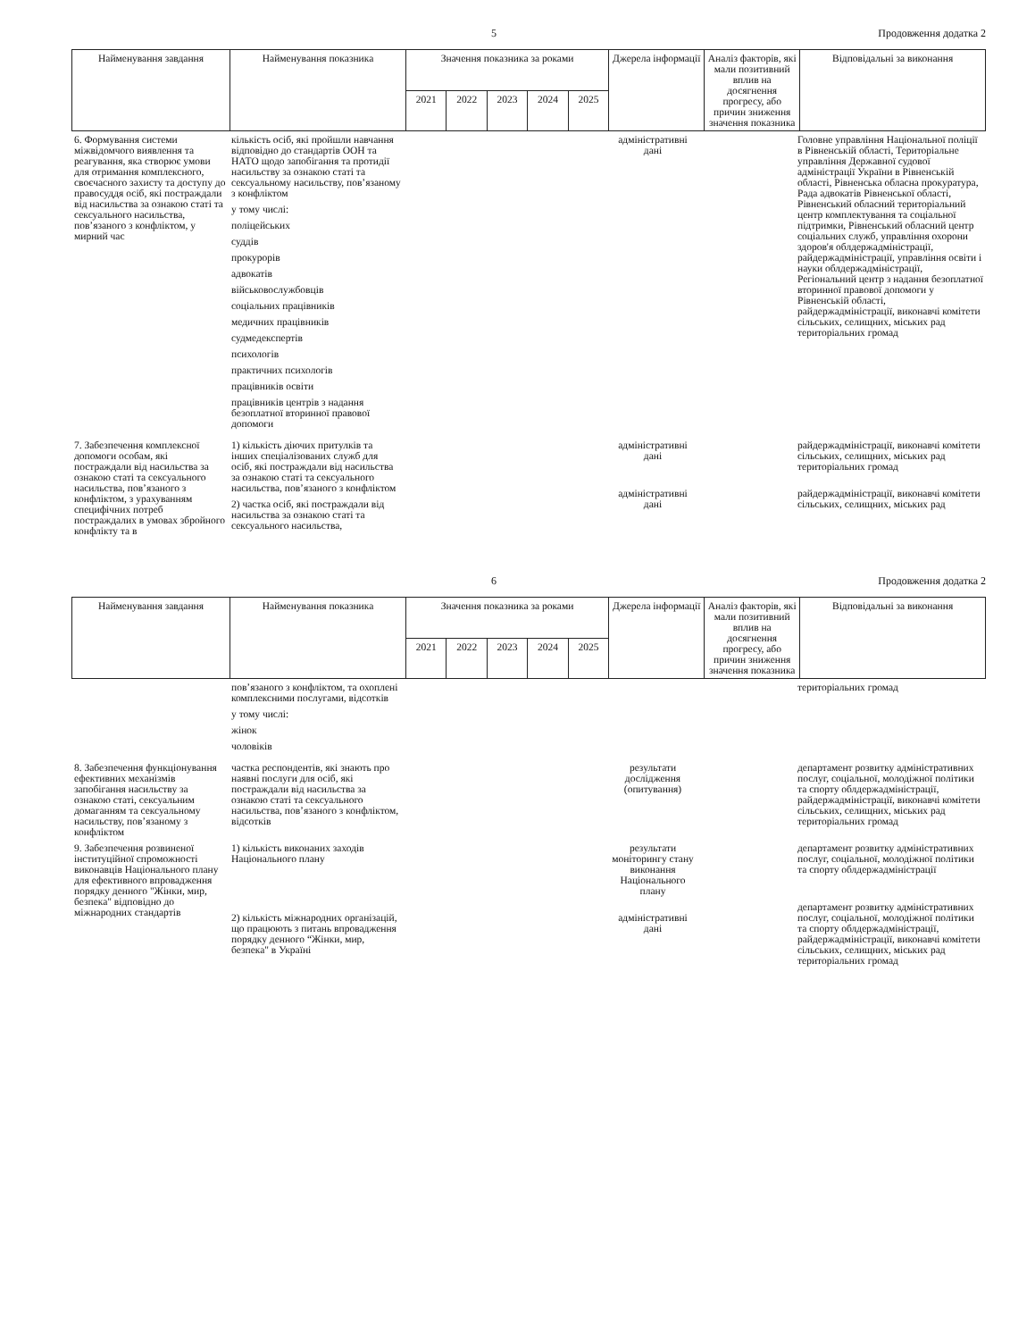5 Продовження додатка 2
| Найменування завдання | Найменування показника | Значення показника за роками | | | | | Джерела інформації | Аналіз факторів, які мали позитивний вплив на досягнення прогресу, або причин зниження значення показника | Відповідальні за виконання |
| --- | --- | --- | --- | --- | --- | --- | --- | --- | --- |
| | | 2021 | 2022 | 2023 | 2024 | 2025 | | | |
| 6. Формування системи міжвідомчого виявлення та реагування, яка створює умови для отримання комплексного, своєчасного захисту та доступу до правосуддя осіб, які постраждали від насильства за ознакою статі та сексуального насильства, пов’язаного з конфліктом, у мирний час | кількість осіб, які пройшли навчання відповідно до стандартів ООН та НАТО щодо запобігання та протидії насильству за ознакою статі та сексуальному насильству, пов’язаному з конфліктом у тому числі: поліцейських суддів прокурорів адвокатів військовослужбовців соціальних працівників медичних працівників судмедекспертів психологів практичних психологів працівників освіти працівників центрів з надання безоплатної вторинної правової допомоги | | адміністративні дані | | Головне управління Національної поліції в Рівненській області, Територіальне управління Державної судової адміністрації України в Рівненській області, Рівненська обласна прокуратура, Рада адвокатів Рівненської області, Рівненський обласний територіальний центр комплектування та соціальної підтримки, Рівненський обласний центр соціальних служб, управління охорони здоров'я облдержадміністрації, райдержадміністрації, управління освіти і науки облдержадміністрації, Регіональний центр з надання безоплатної вторинної правової допомоги у Рівненській області, райдержадміністрації, виконавчі комітети сільських, селищних, міських рад територіальних громад |
| 7. Забезпечення комплексної допомоги особам, які постраждали від насильства за ознакою статі та сексуального насильства, пов’язаного з конфліктом, з урахуванням специфічних потреб постраждалих в умовах збройного конфлікту та в | 1) кількість діючих притулків та інших спеціалізованих служб для осіб, які постраждали від насильства за ознакою статі та сексуального насильства, пов’язаного з конфліктом 2) частка осіб, які постраждали від насильства за ознакою статі та сексуального насильства, | | адміністративні дані адміністративні дані | | райдержадміністрації, виконавчі комітети сільських, селищних, міських рад територіальних громад райдержадміністрації, виконавчі комітети сільських, селищних, міських рад |
6 Продовження додатка 2
| Найменування завдання | Найменування показника | Значення показника за роками | | | | | Джерела інформації | Аналіз факторів, які мали позитивний вплив на досягнення прогресу, або причин зниження значення показника | Відповідальні за виконання |
| --- | --- | --- | --- | --- | --- | --- | --- | --- | --- |
| | | 2021 | 2022 | 2023 | 2024 | 2025 | | | |
| | пов’язаного з конфліктом, та охоплені комплексними послугами, відсотків у тому числі: жінок чоловіків | | | | територіальних громад |
| 8. Забезпечення функціонування ефективних механізмів запобігання насильству за ознакою статі, сексуальним домаганням та сексуальному насильству, пов’язаному з конфліктом | частка респондентів, які знають про наявні послуги для осіб, які постраждали від насильства за ознакою статі та сексуального насильства, пов’язаного з конфліктом, відсотків | | результати дослідження (опитування) | | департамент розвитку адміністративних послуг, соціальної, молодіжної політики та спорту облдержадміністрації, райдержадміністрації, виконавчі комітети сільських, селищних, міських рад територіальних громад |
| 9. Забезпечення розвиненої інституційної спроможності виконавців Національного плану для ефективного впровадження порядку денного "Жінки, мир, безпека" відповідно до міжнародних стандартів | 1) кількість виконаних заходів Національного плану 2) кількість міжнародних організацій, що працюють з питань впровадження порядку денного “Жінки, мир, безпека" в Україні | | результати моніторингу стану виконання Національного плану адміністративні дані | | департамент розвитку адміністративних послуг, соціальної, молодіжної політики та спорту облдержадміністрації департамент розвитку адміністративних послуг, соціальної, молодіжної політики та спорту облдержадміністрації, райдержадміністрації, виконавчі комітети сільських, селищних, міських рад територіальних громад |